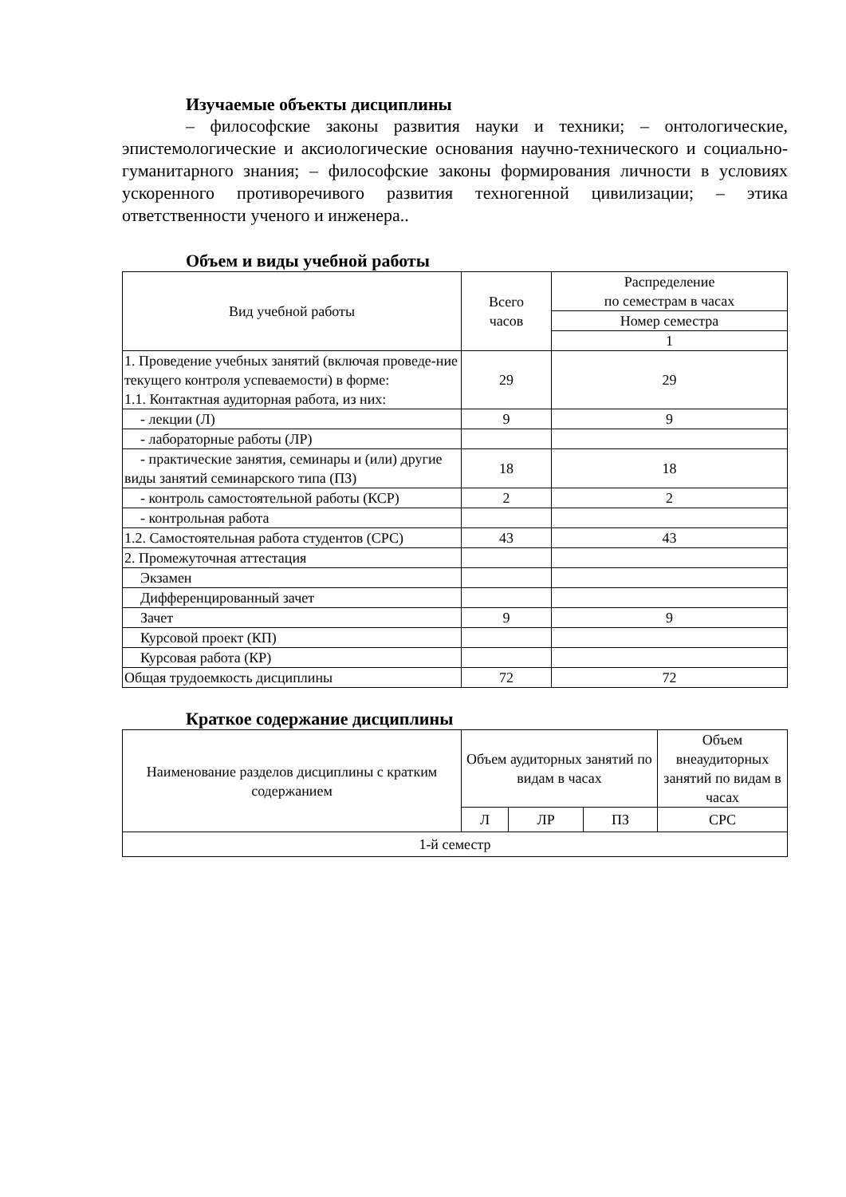Изучаемые объекты дисциплины
– философские законы развития науки и техники; – онтологические, эпистемологические и аксиологические основания научно-технического и социально-гуманитарного знания; – философские законы формирования личности в условиях ускоренного противоречивого развития техногенной цивилизации; – этика ответственности ученого и инженера..
Объем и виды учебной работы
| Вид учебной работы | Всего часов | Распределение по семестрам в часах |
| --- | --- | --- |
| | | Номер семестра |
| | | 1 |
| 1. Проведение учебных занятий (включая проведе-ние текущего контроля успеваемости) в форме: 1.1. Контактная аудиторная работа, из них: | 29 | 29 |
| - лекции (Л) | 9 | 9 |
| - лабораторные работы (ЛР) | | |
| - практические занятия, семинары и (или) другие виды занятий семинарского типа (ПЗ) | 18 | 18 |
| - контроль самостоятельной работы (КСР) | 2 | 2 |
| - контрольная работа | | |
| 1.2. Самостоятельная работа студентов (СРС) | 43 | 43 |
| 2. Промежуточная аттестация | | |
| Экзамен | | |
| Дифференцированный зачет | | |
| Зачет | 9 | 9 |
| Курсовой проект (КП) | | |
| Курсовая работа (КР) | | |
| Общая трудоемкость дисциплины | 72 | 72 |
Краткое содержание дисциплины
| Наименование разделов дисциплины с кратким содержанием | Объем аудиторных занятий по видам в часах | | | Объем внеаудиторных занятий по видам в часах |
| --- | --- | --- | --- | --- |
| | Л | ЛР | ПЗ | СРС |
| 1-й семестр | | | | |